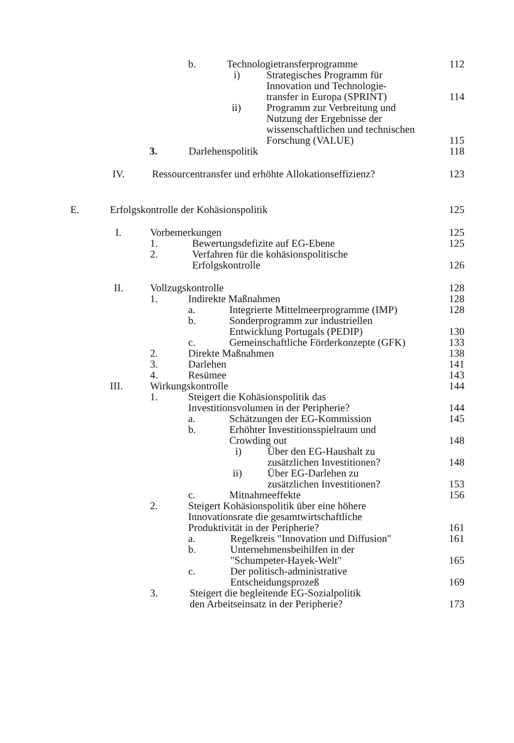b. Technologietransferprogramme 112
i) Strategisches Programm für
Innovation und Technologie-
transfer in Europa (SPRINT) 114
ii) Programm zur Verbreitung und
Nutzung der Ergebnisse der
wissenschaftlichen und technischen
Forschung (VALUE) 115
3. Darlehenspolitik 118
IV. Ressourcentransfer und erhöhte Allokationseffizienz? 123
E. Erfolgskontrolle der Kohäsionspolitik 125
I. Vorbemerkungen 125
1. Bewertungsdefizite auf EG-Ebene 125
2. Verfahren für die kohäsionspolitische
Erfolgskontrolle 126
II. Vollzugskontrolle 128
1. Indirekte Maßnahmen 128
a. Integrierte Mittelmeerprogramme (IMP) 128
b. Sonderprogramm zur industriellen
Entwicklung Portugals (PEDIP) 130
c. Gemeinschaftliche Förderkonzepte (GFK) 133
2. Direkte Maßnahmen 138
3. Darlehen 141
4. Resümee 143
III. Wirkungskontrolle 144
1. Steigert die Kohäsionspolitik das
Investitionsvolumen in der Peripherie? 144
a. Schätzungen der EG-Kommission 145
b. Erhöhter Investitionsspielraum und
Crowding out 148
i) Über den EG-Haushalt zu
zusätzlichen Investitionen? 148
ii) Über EG-Darlehen zu
zusätzlichen Investitionen? 153
c. Mitnahmeeffekte 156
2. Steigert Kohäsionspolitik über eine höhere
Innovationsrate die gesamtwirtschaftliche
Produktivität in der Peripherie? 161
a. Regelkreis "Innovation und Diffusion" 161
b. Unternehmensbeihilfen in der
"Schumpeter-Hayek-Welt" 165
c. Der politisch-administrative
Entscheidungsprozeß 169
3. Steigert die begleitende EG-Sozialpolitik
den Arbeitseinsatz in der Peripherie? 173